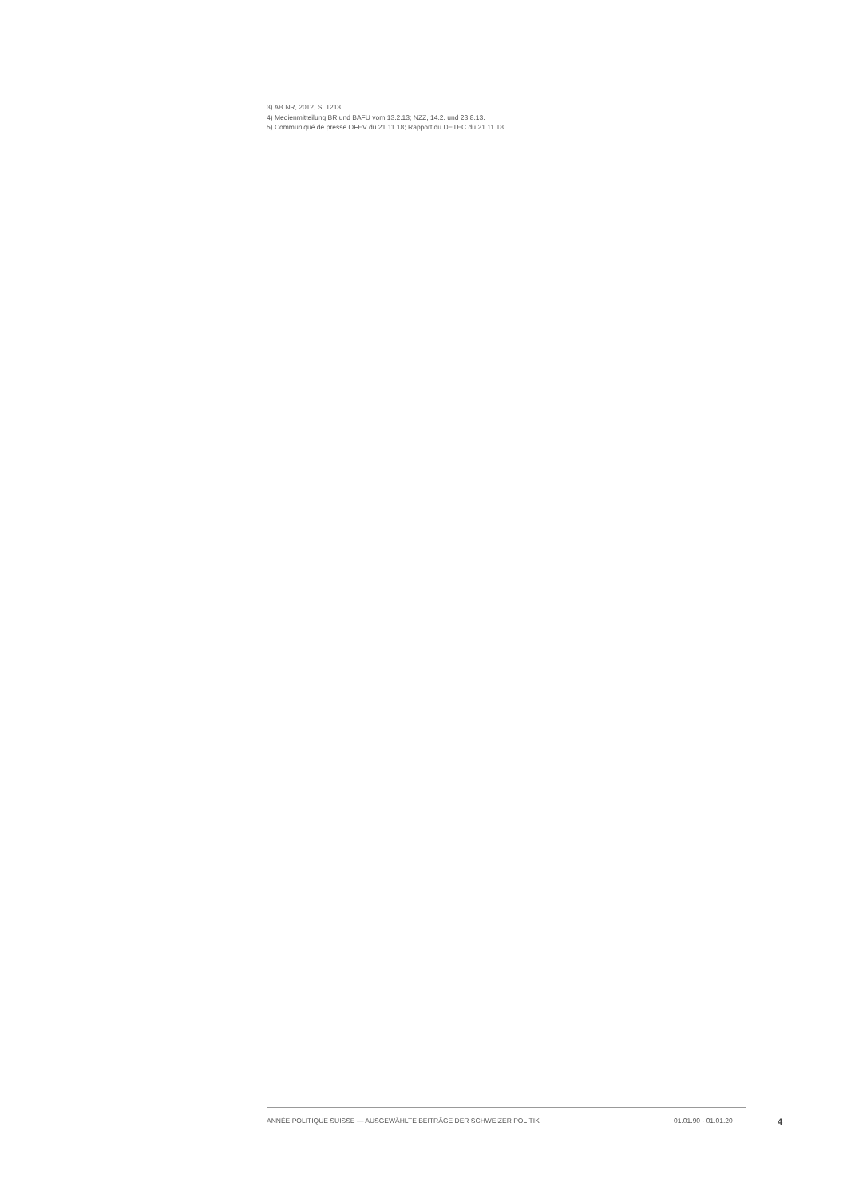3) AB NR, 2012, S. 1213.
4) Medienmitteilung BR und BAFU vom 13.2.13; NZZ, 14.2. und 23.8.13.
5) Communiqué de presse OFEV du 21.11.18; Rapport du DETEC du 21.11.18
ANNÉE POLITIQUE SUISSE — AUSGEWÄHLTE BEITRÄGE DER SCHWEIZER POLITIK 01.01.90 - 01.01.20 4